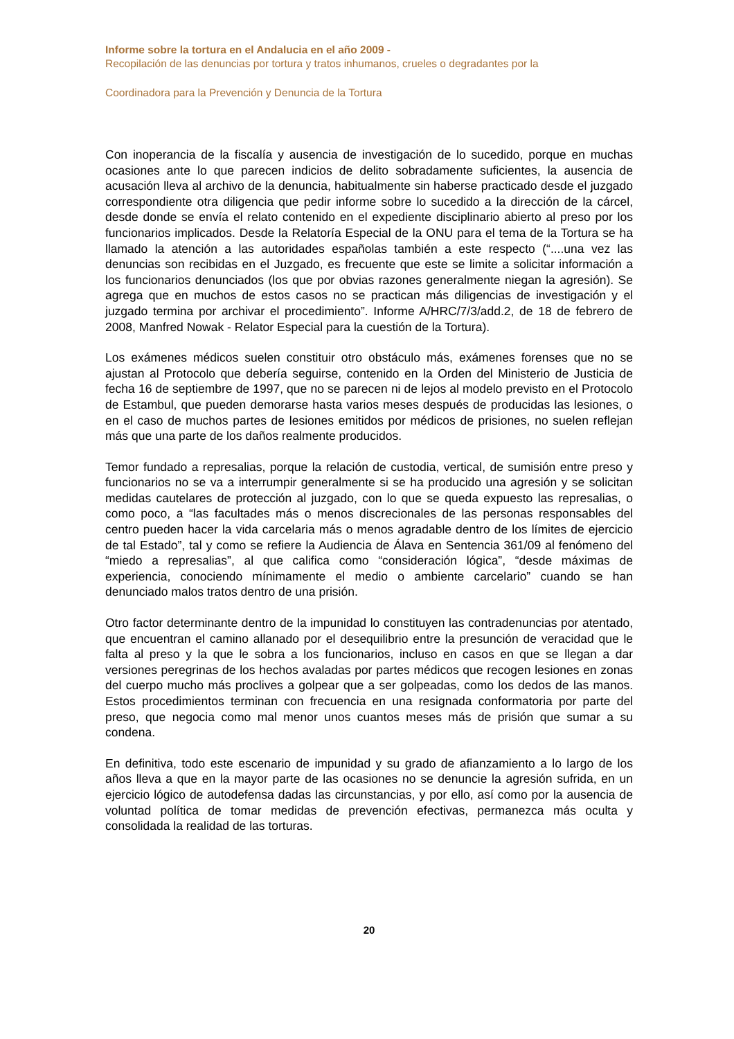Informe sobre la tortura en el Andalucia en el año 2009 -
Recopilación de las denuncias por tortura y tratos inhumanos, crueles o degradantes por la
Coordinadora para la Prevención y Denuncia de la Tortura
Con inoperancia de la fiscalía y ausencia de investigación de lo sucedido, porque en muchas ocasiones ante lo que parecen indicios de delito sobradamente suficientes, la ausencia de acusación lleva al archivo de la denuncia, habitualmente sin haberse practicado desde el juzgado correspondiente otra diligencia que pedir informe sobre lo sucedido a la dirección de la cárcel, desde donde se envía el relato contenido en el expediente disciplinario abierto al preso por los funcionarios implicados. Desde la Relatoría Especial de la ONU para el tema de la Tortura se ha llamado la atención a las autoridades españolas también a este respecto (“....una vez las denuncias son recibidas en el Juzgado, es frecuente que este se limite a solicitar información a los funcionarios denunciados (los que por obvias razones generalmente niegan la agresión). Se agrega que en muchos de estos casos no se practican más diligencias de investigación y el juzgado termina por archivar el procedimiento”. Informe A/HRC/7/3/add.2, de 18 de febrero de 2008, Manfred Nowak - Relator Especial para la cuestión de la Tortura).
Los exámenes médicos suelen constituir otro obstáculo más, exámenes forenses que no se ajustan al Protocolo que debería seguirse, contenido en la Orden del Ministerio de Justicia de fecha 16 de septiembre de 1997, que no se parecen ni de lejos al modelo previsto en el Protocolo de Estambul, que pueden demorarse hasta varios meses después de producidas las lesiones, o en el caso de muchos partes de lesiones emitidos por médicos de prisiones, no suelen reflejan más que una parte de los daños realmente producidos.
Temor fundado a represalias, porque la relación de custodia, vertical, de sumisión entre preso y funcionarios no se va a interrumpir generalmente si se ha producido una agresión y se solicitan medidas cautelares de protección al juzgado, con lo que se queda expuesto las represalias, o como poco, a “las facultades más o menos discrecionales de las personas responsables del centro pueden hacer la vida carcelaria más o menos agradable dentro de los límites de ejercicio de tal Estado”, tal y como se refiere la Audiencia de Álava en Sentencia 361/09 al fenómeno del “miedo a represalias”, al que califica como “consideración lógica”, “desde máximas de experiencia, conociendo mínimamente el medio o ambiente carcelario” cuando se han denunciado malos tratos dentro de una prisión.
Otro factor determinante dentro de la impunidad lo constituyen las contradenuncias por atentado, que encuentran el camino allanado por el desequilibrio entre la presunción de veracidad que le falta al preso y la que le sobra a los funcionarios, incluso en casos en que se llegan a dar versiones peregrinas de los hechos avaladas por partes médicos que recogen lesiones en zonas del cuerpo mucho más proclives a golpear que a ser golpeadas, como los dedos de las manos. Estos procedimientos terminan con frecuencia en una resignada conformatoria por parte del preso, que negocia como mal menor unos cuantos meses más de prisión que sumar a su condena.
En definitiva, todo este escenario de impunidad y su grado de afianzamiento a lo largo de los años lleva a que en la mayor parte de las ocasiones no se denuncie la agresión sufrida, en un ejercicio lógico de autodefensa dadas las circunstancias, y por ello, así como por la ausencia de voluntad política de tomar medidas de prevención efectivas, permanezca más oculta y consolidada la realidad de las torturas.
20